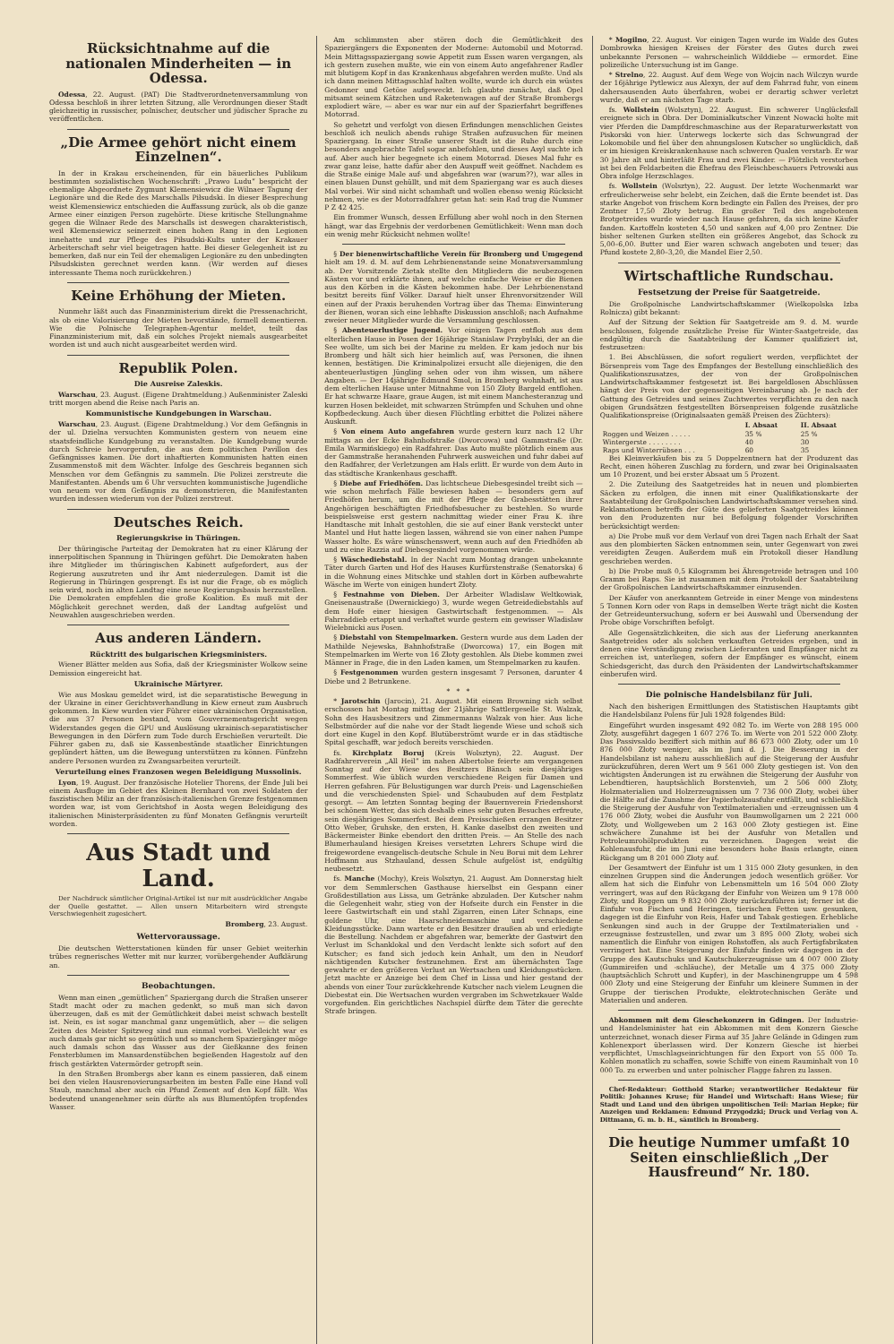Rücksichtnahme auf die nationalen Minderheiten — in Odessa.
Odessa, 22. August. (PAT) Die Stadtverordnetenversammlung von Odessa beschloß in ihrer letzten Sitzung, alle Verordnungen dieser Stadt gleichzeitig in russischer, polnischer, deutscher und jüdischer Sprache zu veröffentlichen.
„Die Armee gehört nicht einem Einzelnen“.
In der in Krakau erscheinenden, für ein bäuerliches Publikum bestimmten sozialistischen Wochenschrift: „Prawo Ludu“ bespricht der ehemalige Abgeordnete Zygmunt Klemensiewicz die Wilnaer Tagung der Legionäre und die Rede des Marschalls Piłsudski. In dieser Besprechung weist Klemensiewicz entschieden die Auffassung zurück, als ob die ganze Armee einer einzigen Person zugehörte. Diese kritische Stellungnahme gegen die Wilnaer Rede des Marschalls ist deswegen charakteristisch, weil Klemensiewicz seinerzeit einen hohen Rang in den Legionen innehatte und zur Pflege des Piłsudski-Kults unter der Krakauer Arbeiterschaft sehr viel beigetragen hatte. Bei dieser Gelegenheit ist zu bemerken, daß nur ein Teil der ehemaligen Legionäre zu den unbedingten Piłsudskisten gerechnet werden kann. (Wir werden auf dieses interessante Thema noch zurückkehren.)
Keine Erhöhung der Mieten.
Nunmehr läßt auch das Finanzministerium direkt die Pressenachricht, als ob eine Valorisierung der Mieten bevorstände, formell dementieren. Wie die Polnische Telegraphen-Agentur meldet, teilt das Finanzministerium mit, daß ein solches Projekt niemals ausgearbeitet worden ist und auch nicht ausgearbeitet werden wird.
Republik Polen.
Die Ausreise Zaleskis.
Warschau, 23. August. (Eigene Drahtmeldung.) Außenminister Zaleski tritt morgen abend die Reise nach Paris an.
Kommunistische Kundgebungen in Warschau.
Warschau, 23. August. (Eigene Drahtmeldung.) Vor dem Gefängnis in der ul. Dzielna versuchten Kommunisten gestern von neuem eine staatsfeindliche Kundgebung zu veranstalten. Die Kundgebung wurde durch Schreie hervorgerufen, die aus dem politischen Pavillon des Gefängnisses kamen. Die dort inhaftierten Kommunisten hatten einen Zusammenstoß mit dem Wächter. Infolge des Geschreis begannen sich Menschen vor dem Gefängnis zu sammeln. Die Polizei zerstreute die Manifestanten. Abends um 6 Uhr versuchten kommunistische Jugendliche von neuem vor dem Gefängnis zu demonstrieren, die Manifestanten wurden indessen wiederum von der Polizei zerstreut.
Deutsches Reich.
Regierungskrise in Thüringen.
Der thüringische Parteitag der Demokraten hat zu einer Klärung der innerpolitischen Spannung in Thüringen geführt. Die Demokraten haben ihre Mitglieder im thüringischen Kabinett aufgefordert, aus der Regierung auszutreten und ihr Amt niederzulegen. Damit ist die Regierung in Thüringen gesprengt. Es ist nur die Frage, ob es möglich sein wird, noch im alten Landtag eine neue Regierungsbasis herzustellen. Die Demokraten empfehlen die große Koalition. Es muß mit der Möglichkeit gerechnet werden, daß der Landtag aufgelöst und Neuwahlen ausgeschrieben werden.
Aus anderen Ländern.
Rücktritt des bulgarischen Kriegsministers.
Wiener Blätter melden aus Sofia, daß der Kriegsminister Wolkow seine Demission eingereicht hat.
Ukrainische Märtyrer.
Wie aus Moskau gemeldet wird, ist die separatistische Bewegung in der Ukraine in einer Gerichtsverhandlung in Kiew erneut zum Ausbruch gekommen. In Kiew wurden vier Führer einer ukrainischen Organisation, die aus 37 Personen bestand, vom Gouvernementsgericht wegen Widerstandes gegen die GPU und Auslösung ukrainisch-separatistischer Bewegungen in den Dörfern zum Tode durch Erschießen verurteilt. Die Führer gaben zu, daß sie Kassenbestände staatlicher Einrichtungen geplündert hätten, um die Bewegung unterstützen zu können. Fünfzehn andere Personen wurden zu Zwangsarbeiten verurteilt.
Verurteilung eines Franzosen wegen Beleidigung Mussolinis.
Lyon, 19. August. Der französische Hotelier Thorens, der Ende Juli bei einem Ausfluge im Gebiet des Kleinen Bernhard von zwei Soldaten der faszistischen Miliz an der französisch-italienischen Grenze festgenommen worden war, ist vom Gerichtshof in Aosta wegen Beleidigung des italienischen Ministerpräsidenten zu fünf Monaten Gefängnis verurteilt worden.
Aus Stadt und Land.
Der Nachdruck sämtlicher Original-Artikel ist nur mit ausdrücklicher Angabe der Quelle gestattet. — Allen unsern Mitarbeitern wird strengste Verschwiegenheit zugesichert.
Bromberg, 23. August.
Wettervoraussage.
Die deutschen Wetterstationen künden für unser Gebiet weiterhin trübes regnerisches Wetter mit nur kurzer, vorübergehender Aufklärung an.
Beobachtungen.
Wenn man einen „gemütlichen“ Spaziergang durch die Straßen unserer Stadt macht oder zu machen gedenkt, so muß man sich davon überzeugen, daß es mit der Gemütlichkeit dabei meist schwach bestellt ist. Nein, es ist sogar manchmal ganz ungemütlich, aber — die seligen Zeiten des Meister Spitzweg sind nun einmal vorbei. Vielleicht war es auch damals gar nicht so gemütlich und so manchem Spaziergänger möge auch damals schon das Wasser aus der Gießkanne des feinen Fensterblumen im Mansardenstübchen begießenden Hagestolz auf den frisch gestärkten Vatermörder getropft sein.
In den Straßen Brombergs aber kann es einem passieren, daß einem bei den vielen Hausrenovierungsarbeiten im besten Falle eine Hand voll Staub, manchmal aber auch ein Pfund Zement auf den Kopf fällt. Was bedeutend unangenehmer sein dürfte als aus Blumentöpfen tropfendes Wasser.
Am schlimmsten aber stören doch die Gemütlichkeit des Spaziergängers die Exponenten der Moderne: Automobil und Motorrad. Mein Mittagsspaziergang sowie Appetit zum Essen waren vergangen, als ich gestern zusehen mußte, wie ein von einem Auto angefahrener Radler mit blutigem Kopf in das Krankenhaus abgefahren werden mußte. Und als ich dann meinen Mittagsschlaf halten wollte, wurde ich durch ein wüstes Gedonner und Getöse aufgeweckt. Ich glaubte zunächst, daß Opel mitsamt seinem Kätzchen und Raketenwagen auf der Straße Brombergs explodiert wäre, — aber es war nur ein auf der Spazierfahrt begriffenes Motorrad.
So gehetzt und verfolgt von diesen Erfindungen menschlichen Geistes beschloß ich neulich abends ruhige Straßen aufzusuchen für meinen Spaziergang. In einer Straße unserer Stadt ist die Ruhe durch eine besonders angebrachte Tafel sogar anbefohlen, und dieses Asyl suchte ich auf. Aber auch hier begegnete ich einem Motorrad. Dieses Mal fuhr es zwar ganz leise, hatte dafür aber den Auspuff weit geöffnet. Nachdem es die Straße einige Male auf- und abgefahren war (warum??), war alles in einen blauen Dunst gehüllt, und mit dem Spaziergang war es auch dieses Mal vorbei. Wir sind nicht schamhaft und wollen ebenso wenig Rücksicht nehmen, wie es der Motorradfahrer getan hat: sein Rad trug die Nummer P Z 42 425.
Ein frommer Wunsch, dessen Erfüllung aber wohl noch in den Sternen hängt, war das Ergebnis der verdorbenen Gemütlichkeit: Wenn man doch ein wenig mehr Rücksicht nehmen wollte!
§ Der bienenwirtschaftliche Verein für Bromberg und Umgegend hielt am 19. d. M. auf dem Lehrbienenstande seine Monatsversammlung ab. Der Vorsitzende Zietak stellte den Mitgliedern die neubezogenen Kästen vor und erklärte ihnen, auf welche einfache Weise er die Bienen aus den Körben in die Kästen bekommen habe. Der Lehrbienenstand besitzt bereits fünf Völker. Darauf hielt unser Ehrenvorsitzender Will einen auf der Praxis beruhenden Vortrag über das Thema: Einwinterung der Bienen, woran sich eine lebhafte Diskussion anschloß; nach Aufnahme zweier neuer Mitglieder wurde die Versammlung geschlossen.
§ Abenteuerlustige Jugend. Vor einigen Tagen entfloh aus dem elterlichen Hause in Posen der 16jährige Stanislaw Przybylski, der an die See wollte, um sich bei der Marine zu melden. Er kam jedoch nur bis Bromberg und hält sich hier heimlich auf, was Personen, die ihnen kennen, bestätigen. Die Kriminalpolizei ersucht alle diejenigen, die den abenteuerlustigen Jüngling sehen oder von ihm wissen, um nähere Angaben. — Der 14jährige Edmund Smol, in Bromberg wohnhaft, ist aus dem elterlichen Hause unter Mitnahme von 150 Złoty Bargeld entflohen. Er hat schwarze Haare, graue Augen, ist mit einem Manchesteranzug und kurzen Hosen bekleidet, mit schwarzen Strümpfen und Schuhen und ohne Kopfbedeckung. Auch über diesen Flüchtling erbittet die Polizei nähere Auskunft.
§ Von einem Auto angefahren wurde gestern kurz nach 12 Uhr mittags an der Ecke Bahnhofstraße (Dworcowa) und Gammstraße (Dr. Emila Warmińskiego) ein Radfahrer. Das Auto mußte plötzlich einem aus der Gammstraße heranahenden Fuhrwerk ausweichen und fuhr dabei auf den Radfahrer, der Verletzungen am Hals erlitt. Er wurde von dem Auto in das städtische Krankenhaus geschafft.
§ Diebe auf Friedhöfen. Das lichtscheue Diebesgesindel treibt sich — wie schon mehrfach Fälle bewiesen haben — besonders gern auf Friedhöfen herum, um die mit der Pflege der Grabesstätten ihrer Angehörigen beschäftigten Friedhofsbesucher zu bestehlen. So wurde beispielsweise erst gestern nachmittag wieder einer Frau K. ihre Handtasche mit Inhalt gestohlen, die sie auf einer Bank versteckt unter Mantel und Hut hatte liegen lassen, während sie von einer nahen Pumpe Wasser holte. Es wäre wünschenswert, wenn auch auf den Friedhöfen ab und zu eine Razzia auf Diebesgesindel vorgenommen würde.
§ Wäschediebstahl. In der Nacht zum Montag drangen unbekannte Täter durch Garten und Hof des Hauses Kurfürstenstraße (Senatorska) 6 in die Wohnung eines Mitschke und stahlen dort in Körben aufbewahrte Wäsche im Werte von einigen hundert Złoty.
§ Festnahme von Dieben. Der Arbeiter Wladislaw Weltkowiak, Gneisenaustraße (Dwernickiego) 3, wurde wegen Getreidediebstahls auf dem Hofe einer hiesigen Gastwirtschaft festgenommen. — Als Fahrraddieb ertappt und verhaftet wurde gestern ein gewisser Wladislaw Wielebnicki aus Posen.
§ Diebstahl von Stempelmarken. Gestern wurde aus dem Laden der Mathilde Nejewska, Bahnhofstraße (Dworcowa) 17, ein Bogen mit Stempelmarken im Werte von 16 Złoty gestohlen. Als Diebe kommen zwei Männer in Frage, die in den Laden kamen, um Stempelmarken zu kaufen.
§ Festgenommen wurden gestern insgesamt 7 Personen, darunter 4 Diebe und 2 Betrunkene.
* * *
* Jarotschin (Jarocin), 21. August. Mit einem Browning sich selbst erschossen hat Montag mittag der 21jährige Sattlergeselle St. Walzak, Sohn des Hausbesitzers und Zimmermanns Walzak von hier. Aus liche Selbstmörder auf die nahe vor der Stadt liegende Wiese und schoß sich dort eine Kugel in den Kopf. Blutüberströmt wurde er in das städtische Spital geschafft, war jedoch bereits verschieden.
fs. Kirchplatz Boruj (Kreis Wolsztyn), 22. August. Der Radfahrerverein „All Heil“ im nahen Albertolse feierte am vergangenen Sonntag auf der Wiese des Besitzers Bänsch sein diesjähriges Sommerfest. Wie üblich wurden verschiedene Reigen für Damen und Herren gefahren. Für Belustigungen war durch Preis- und Lagenschießen und die verschiedensten Spiel- und Schaubuden auf dem Festplatz gesorgt. — Am letzten Sonntag beging der Bauernverein Friedenshorst bei schönem Wetter, das sich deshalb eines sehr guten Besuches erfreute, sein diesjähriges Sommerfest. Bei dem Preisschießen errangen Besitzer Otto Weber, Gruhske, den ersten, H. Kanke daselbst den zweiten und Bäckermeister Binke ebendort den dritten Preis. — An Stelle des nach Blumerhauland hiesigen Kreises versetzten Lehrers Schupe wird die freigewordene evangelisch-deutsche Schule in Neu Borui mit dem Lehrer Hoffmann aus Stzhauland, dessen Schule aufgelöst ist, endgültig neubesetzt.
fs. Manche (Mochy), Kreis Wolsztyn, 21. August. Am Donnerstag hielt vor dem Semmlerschen Gasthause hierselbst ein Gespann einer Großdestillation aus Lissa, um Getränke abzuladen. Der Kutscher nahm die Gelegenheit wahr, stieg von der Hofseite durch ein Fenster in die leere Gastwirtschaft ein und stahl Zigarren, einen Liter Schnaps, eine goldene Uhr, eine Haarschneidemaschine und verschiedene Kleidungsstücke. Dann wartete er den Besitzer draußen ab und erledigte die Bestellung. Nachdem er abgefahren war, bemerkte der Gastwirt den Verlust im Schanklokal und den Verdacht lenkte sich sofort auf den Kutscher; es fand sich jedoch kein Anhalt, um den in Neudorf nächtigenden Kutscher festzunehmen. Erst am übernächsten Tage gewahrte er den größeren Verlust an Wertsachen und Kleidungsstücken. Jetzt machte er Anzeige bei dem Chef in Lissa und hier gestand der abends von einer Tour zurückkehrende Kutscher nach vielem Leugnen die Diebestat ein. Die Wertsachen wurden vergraben im Schwetzkauer Walde vorgefunden. Ein gerichtliches Nachspiel dürfte dem Täter die gerechte Strafe bringen.
* Mogilno, 22. August. Vor einigen Tagen wurde im Walde des Gutes Dombrowka hiesigen Kreises der Förster des Gutes durch zwei unbekannte Personen — wahrscheinlich Wilddiebe — ermordet. Eine polizeiliche Untersuchung ist im Gange.
* Strelno, 22. August. Auf dem Wege von Wojcin nach Wilczyn wurde der 16jährige Pytlewicz aus Alexyn, der auf dem Fahrrad fuhr, von einem dahersausenden Auto überfahren, wobei er derartig schwer verletzt wurde, daß er am nächsten Tage starb.
fs. Wollstein (Wolsztyn), 22. August. Ein schwerer Unglücksfall ereignete sich in Obra. Der Dominialkutscher Vinzent Nowacki holte mit vier Pferden die Dampfdreschmaschine aus der Reparaturwerkstatt von Piskorski von hier. Unterwegs lockerte sich das Schwungrad der Lokomobile und fiel über den ahnungslosen Kutscher so unglücklich, daß er im hiesigen Kreiskrankenhause nach schweren Qualen verstarb. Er war 30 Jahre alt und hinterläßt Frau und zwei Kinder. — Plötzlich verstorben ist bei den Feldarbeiten die Ehefrau des Fleischbeschauers Petrowski aus Obra infolge Herzschlages.
fs. Wollstein (Wolsztyn), 22. August. Der letzte Wochenmarkt war erfreulicherweise sehr belebt, ein Zeichen, daß die Ernte beendet ist. Das starke Angebot von frischem Korn bedingte ein Fallen des Preises, der pro Zentner 17,50 Złoty betrug. Ein großer Teil des angebotenen Brotgetreides wurde wieder nach Hause gefahren, da sich keine Käufer fanden. Kartoffeln kosteten 4,50 und sanken auf 4,00 pro Zentner. Die bisher seltenen Gurken stellten ein größeres Angebot, das Schock zu 5,00–6,00. Butter und Eier waren schwach angeboten und teuer; das Pfund kostete 2,80–3,20, die Mandel Eier 2,50.
Wirtschaftliche Rundschau.
Festsetzung der Preise für Saatgetreide.
Die Großpolnische Landwirtschaftskammer (Wielkopolska Izba Rolnicza) gibt bekannt:
Auf der Sitzung der Sektion für Saatgetreide am 9. d. M. wurde beschlossen, folgende zusätzliche Preise für Winter-Saatgetreide, das endgültig durch die Saatabteilung der Kammer qualifiziert ist, festzusetzen:
1. Bei Abschlüssen, die sofort reguliert werden, verpflichtet der Börsenpreis vom Tage des Empfanges der Bestellung einschließlich des Qualifikationszusatzes, der von der Großpolnischen Landwirtschaftskammer festgesetzt ist. Bei bargeldlosen Abschlüssen hängt der Preis von der gegenseitigen Vereinbarung ab. Je nach der Gattung des Getreides und seines Zuchtwertes verpflichten zu den nach obigen Grundsätzen festgestellten Börsenpreisen folgende zusätzliche Qualifikationspreise (Originalsaaten gemäß Preisen des Züchters):
| | I. Absaat | II. Absaat |
| --- | --- | --- |
| Roggen und Weizen . . . . . | 35 % | 25 % |
| Wintergerste . . . . . . . . | 40 | 30 |
| Raps und Winterrübsen . . . | 60 | 35 |
Bei Kleinverkäufen bis zu 5 Doppelzentnern hat der Produzent das Recht, einen höheren Zuschlag zu fordern, und zwar bei Originalsaaten um 10 Prozent, und bei erster Absaat um 5 Prozent.
2. Die Zuteilung des Saatgetreides hat in neuen und plombierten Säcken zu erfolgen, die innen mit einer Qualifikationskarte der Saatabteilung der Großpolnischen Landwirtschaftskammer versehen sind. Reklamationen betreffs der Güte des gelieferten Saatgetreides können von den Produzenten nur bei Befolgung folgender Vorschriften berücksichtigt werden:
a) Die Probe muß vor dem Verlauf von drei Tagen nach Erhalt der Saat aus den plombierten Säcken entnommen sein, unter Gegenwart von zwei vereidigten Zeugen. Außerdem muß ein Protokoll dieser Handlung geschrieben werden.
b) Die Probe muß 0,5 Kilogramm bei Ährengetreide betragen und 100 Gramm bei Raps. Sie ist zusammen mit dem Protokoll der Saatabteilung der Großpolnischen Landwirtschaftskammer einzusenden.
Der Käufer von anerkanntem Getreide in einer Menge von mindestens 5 Tonnen Korn oder von Raps in demselben Werte trägt nicht die Kosten der Getreideuntersuchung, sofern er bei Auswahl und Übersendung der Probe obige Vorschriften befolgt.
Alle Gegensätzlichkeiten, die sich aus der Lieferung anerkannten Saatgetreides oder als solchen verkauften Getreides ergeben, und in denen eine Verständigung zwischen Lieferanten und Empfänger nicht zu erreichen ist, unterliegen, sofern der Empfänger es wünscht, einem Schiedsgericht, das durch den Präsidenten der Landwirtschaftskammer einberufen wird.
Die polnische Handelsbilanz für Juli.
Nach den bisherigen Ermittlungen des Statistischen Hauptamts gibt die Handelsbilanz Polens für Juli 1928 folgendes Bild:
Eingeführt wurden insgesamt 492 082 To. im Werte von 288 195 000 Złoty, ausgeführt dagegen 1 607 276 To. im Werte von 201 522 000 Złoty. Das Passivsaldo beziffert sich mithin auf 86 673 000 Złoty, oder um 10 876 000 Złoty weniger, als im Juni d. J. Die Besserung in der Handelsbilanz ist nahezu ausschließlich auf die Steigerung der Ausfuhr zurückzuführen, deren Wert um 9 561 000 Złoty gestiegen ist. Von den wichtigsten Änderungen ist zu erwähnen die Steigerung der Ausfuhr von Lebendtieren, hauptsächlich Borstenvieh, um 2 506 000 Złoty, Holzmaterialien und Holzerzeugnissen um 7 736 000 Złoty, wobei über die Hälfte auf die Zunahme der Papierholzausfuhr entfällt, und schließlich die Steigerung der Ausfuhr von Textilmaterialien und -erzeugnissen um 4 176 000 Złoty, wobei die Ausfuhr von Baumwollgarnen um 2 221 000 Złoty, und Wollgeweben um 2 163 000 Złoty gestiegen ist. Eine schwächere Zunahme ist bei der Ausfuhr von Metallen und Petroleumrohölprodukten zu verzeichnen. Dagegen weist die Kohlenausfuhr, die im Juni eine besonders hohe Basis erlangte, einen Rückgang um 8 201 000 Złoty auf.
Der Gesamtwert der Einfuhr ist um 1 315 000 Złoty gesunken, in den einzelnen Gruppen sind die Änderungen jedoch wesentlich größer. Vor allem hat sich die Einfuhr von Lebensmitteln um 16 504 000 Złoty verringert, was auf den Rückgang der Einfuhr von Weizen um 9 178 000 Złoty, und Roggen um 9 832 000 Złoty zurückzuführen ist; ferner ist die Einfuhr von Fischen und Heringen, tierischen Fetten usw. gesunken, dagegen ist die Einfuhr von Reis, Hafer und Tabak gestiegen. Erhebliche Senkungen sind auch in der Gruppe der Textilmaterialien und -erzeugnisse festzustellen, und zwar um 3 895 000 Złoty, wobei sich namentlich die Einfuhr von einigen Rohstoffen, als auch Fertigfabrikaten verringert hat. Eine Steigerung der Einfuhr finden wir dagegen in der Gruppe des Kautschuks und Kautschukerzeugnisse um 4 007 000 Złoty (Gummireifen und -schläuche), der Metalle um 4 375 000 Złoty (hauptsächlich Schrott und Kupfer), in der Maschinengruppe um 4 598 000 Złoty und eine Steigerung der Einfuhr um kleinere Summen in der Gruppe der tierischen Produkte, elektrotechnischen Geräte und Materialien und anderen.
Abkommen mit dem Gieschekonzern in Gdingen. Der Industrie- und Handelsminister hat ein Abkommen mit dem Konzern Giesche unterzeichnet, wonach dieser Firma auf 35 Jahre Gelände in Gdingen zum Kohlenexport überlassen wird. Der Konzern Giesche ist hierbei verpflichtet, Umschlagseinrichtungen für den Export von 55 000 To. Kohlen monatlich zu schaffen, sowie Schiffe von einem Rauminhalt von 10 000 To. zu erwerben und unter polnischer Flagge fahren zu lassen.
Chef-Redakteur: Gotthold Starke; verantwortlicher Redakteur für Politik: Johannes Kruse; für Handel und Wirtschaft: Hans Wiese; für Stadt und Land und den übrigen unpolitischen Teil: Marian Hepke; für Anzeigen und Reklamen: Edmund Przygodzki; Druck und Verlag von A. Dittmann, G. m. b. H., sämtlich in Bromberg.
Die heutige Nummer umfaßt 10 Seiten einschließlich „Der Hausfreund“ Nr. 180.